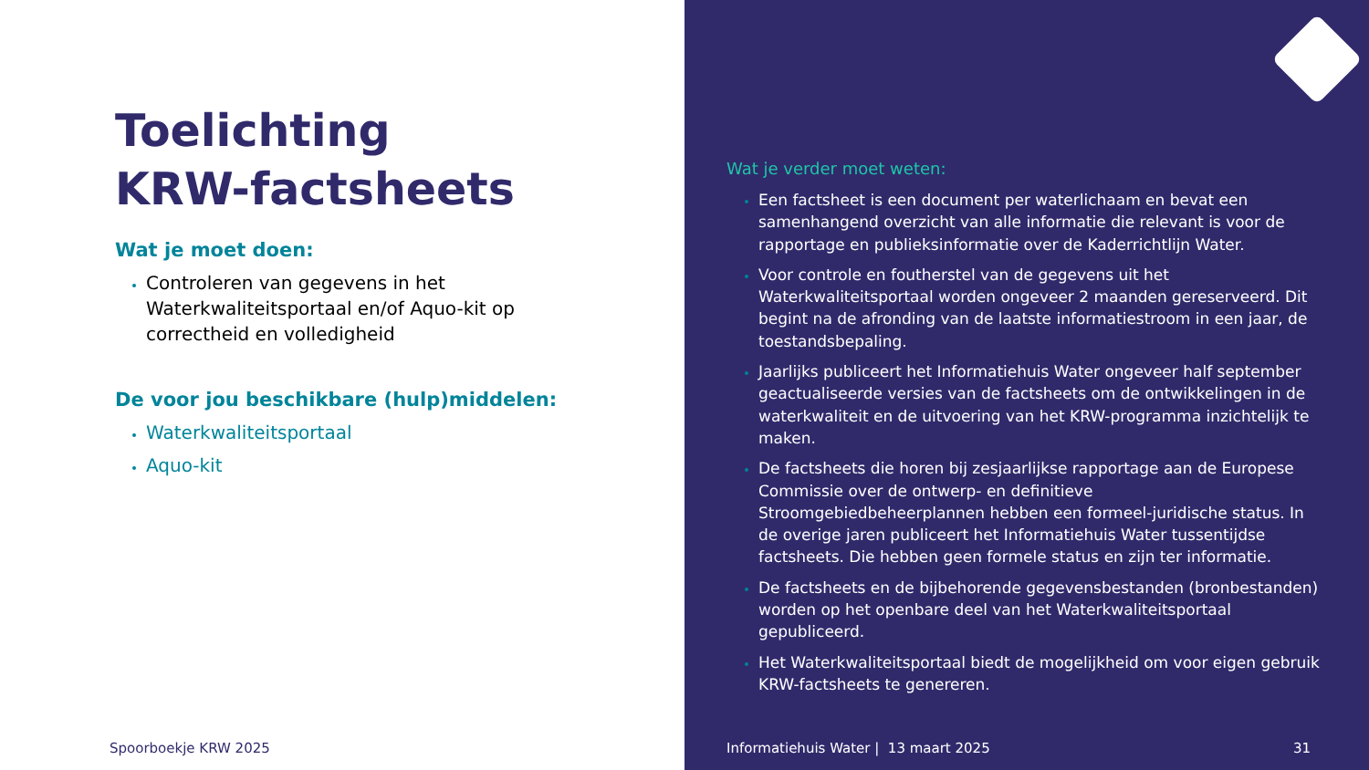Toelichting
KRW-factsheets
Wat je moet doen:
Controleren van gegevens in het Waterkwaliteitsportaal en/of Aquo-kit op correctheid en volledigheid
De voor jou beschikbare (hulp)middelen:
Waterkwaliteitsportaal
Aquo-kit
Spoorboekje KRW 2025
Wat je verder moet weten:
Een factsheet is een document per waterlichaam en bevat een samenhangend overzicht van alle informatie die relevant is voor de rapportage en publieksinformatie over de Kaderrichtlijn Water.
Voor controle en foutherstel van de gegevens uit het Waterkwaliteitsportaal worden ongeveer 2 maanden gereserveerd. Dit begint na de afronding van de laatste informatiestroom in een jaar, de toestandsbepaling.
Jaarlijks publiceert het Informatiehuis Water ongeveer half september geactualiseerde versies van de factsheets om de ontwikkelingen in de waterkwaliteit en de uitvoering van het KRW-programma inzichtelijk te maken.
De factsheets die horen bij zesjaarlijkse rapportage aan de Europese Commissie over de ontwerp- en definitieve Stroomgebiedbeheerplannen hebben een formeel-juridische status. In de overige jaren publiceert het Informatiehuis Water tussentijdse factsheets. Die hebben geen formele status en zijn ter informatie.
De factsheets en de bijbehorende gegevensbestanden (bronbestanden) worden op het openbare deel van het Waterkwaliteitsportaal gepubliceerd.
Het Waterkwaliteitsportaal biedt de mogelijkheid om voor eigen gebruik KRW-factsheets te genereren.
Informatiehuis Water | 13 maart 2025 31